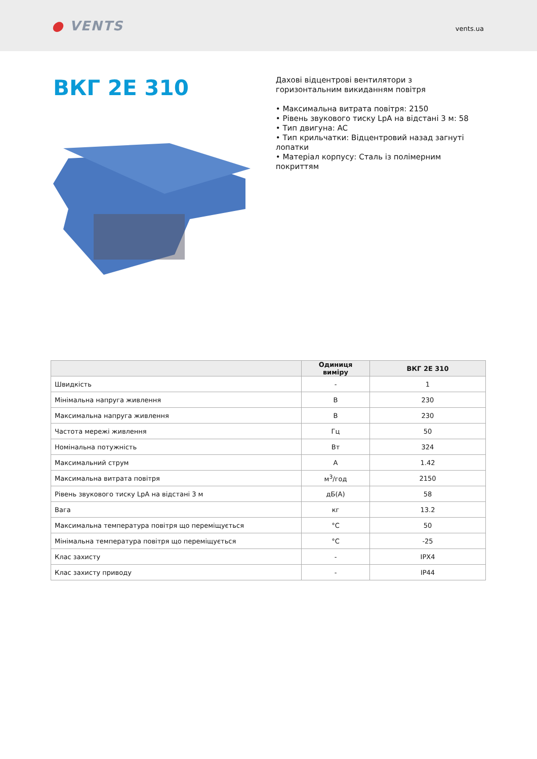● VENTS
vents.ua
ВКГ 2Е 310
Дахові відцентрові вентилятори з
горизонтальним викиданням повітря
• Максимальна витрата повітря: 2150
• Рівень звукового тиску LpA на відстані 3 м: 58
• Тип двигуна: AC
• Тип крильчатки: Відцентровий назад загнуті лопатки
• Матеріал корпусу: Сталь із полімерним покриттям
| | Одиниця виміру | ВКГ 2Е 310 |
| --- | --- | --- |
| Швидкість | - | 1 |
| Мінімальна напруга живлення | В | 230 |
| Максимальна напруга живлення | В | 230 |
| Частота мережі живлення | Гц | 50 |
| Номінальна потужність | Вт | 324 |
| Максимальний струм | А | 1.42 |
| Максимальна витрата повітря | м<sup>3</sup>/год | 2150 |
| Рівень звукового тиску LpA на відстані 3 м | дБ(А) | 58 |
| Вага | кг | 13.2 |
| Максимальна температура повітря що переміщується | °C | 50 |
| Мінімальна температура повітря що переміщується | °C | -25 |
| Клас захисту | - | IPX4 |
| Клас захисту приводу | - | IP44 |